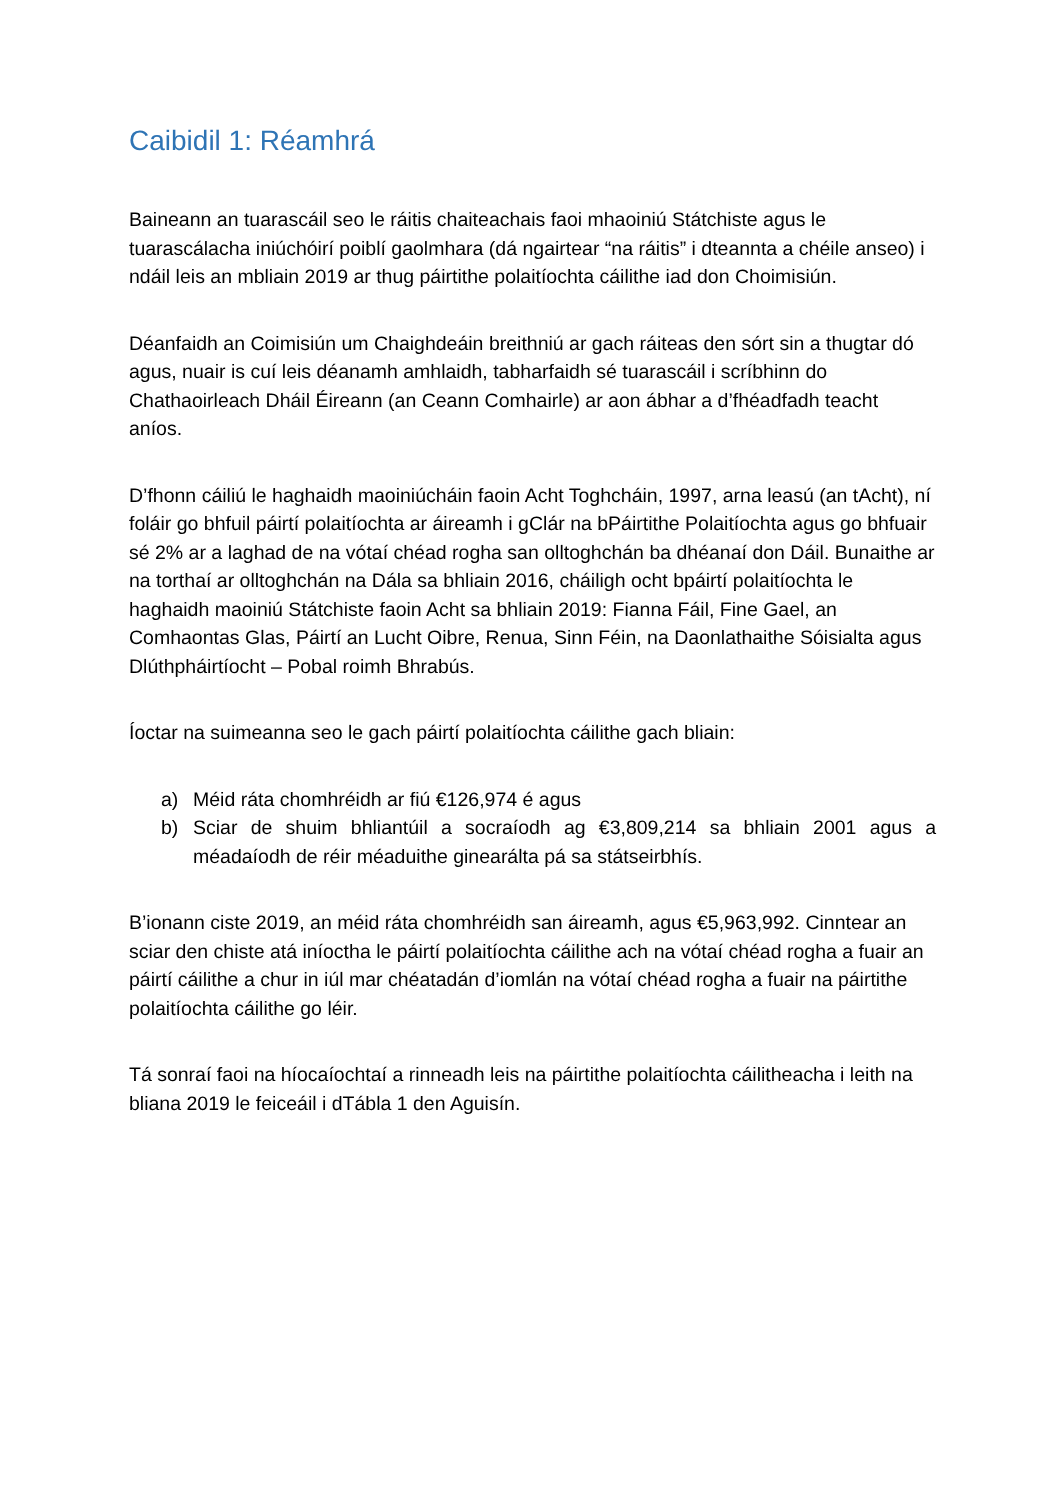Caibidil 1: Réamhrá
Baineann an tuarascáil seo le ráitis chaiteachais faoi mhaoiniú Státchiste agus le tuarascálacha iniúchóirí poiblí gaolmhara (dá ngairtear “na ráitis” i dteannta a chéile anseo) i ndáil leis an mbliain 2019 ar thug páirtithe polaitíochta cáilithe iad don Choimisiún.
Déanfaidh an Coimisiún um Chaighdeáin breithniú ar gach ráiteas den sórt sin a thugtar dó agus, nuair is cuí leis déanamh amhlaidh, tabharfaidh sé tuarascáil i scríbhinn do Chathaoirleach Dháil Éireann (an Ceann Comhairle) ar aon ábhar a d’fhéadfadh teacht aníos.
D’fhonn cáiliú le haghaidh maoiniúcháin faoin Acht Toghcháin, 1997, arna leasú (an tAcht), ní foláir go bhfuil páirtí polaitíochta ar áireamh i gClár na bPáirtithe Polaitíochta agus go bhfuair sé 2% ar a laghad de na vótaí chéad rogha san olltoghchán ba dhéanaí don Dáil. Bunaithe ar na torthaí ar olltoghchán na Dála sa bhliain 2016, cháiligh ocht bpáirtí polaitíochta le haghaidh maoiniú Státchiste faoin Acht sa bhliain 2019: Fianna Fáil, Fine Gael, an Comhaontas Glas, Páirtí an Lucht Oibre, Renua, Sinn Féin, na Daonlathaithe Sóisialta agus Dlúthpháirtíocht – Pobal roimh Bhrabús.
Íoctar na suimeanna seo le gach páirtí polaitíochta cáilithe gach bliain:
a) Méid ráta chomhréidh ar fiú €126,974 é agus
b) Sciar de shuim bhliantúil a socraíodh ag €3,809,214 sa bhliain 2001 agus a méadaíodh de réir méaduithe ginearálta pá sa státseirbhís.
B’ionann ciste 2019, an méid ráta chomhréidh san áireamh, agus €5,963,992. Cinntear an sciar den chiste atá iníoctha le páirtí polaitíochta cáilithe ach na vótaí chéad rogha a fuair an páirtí cáilithe a chur in iúl mar chéatadán d’iomlán na vótaí chéad rogha a fuair na páirtithe polaitíochta cáilithe go léir.
Tá sonraí faoi na híocaíochtaí a rinneadh leis na páirtithe polaitíochta cáilitheacha i leith na bliana 2019 le feiceáil i dTábla 1 den Aguisín.